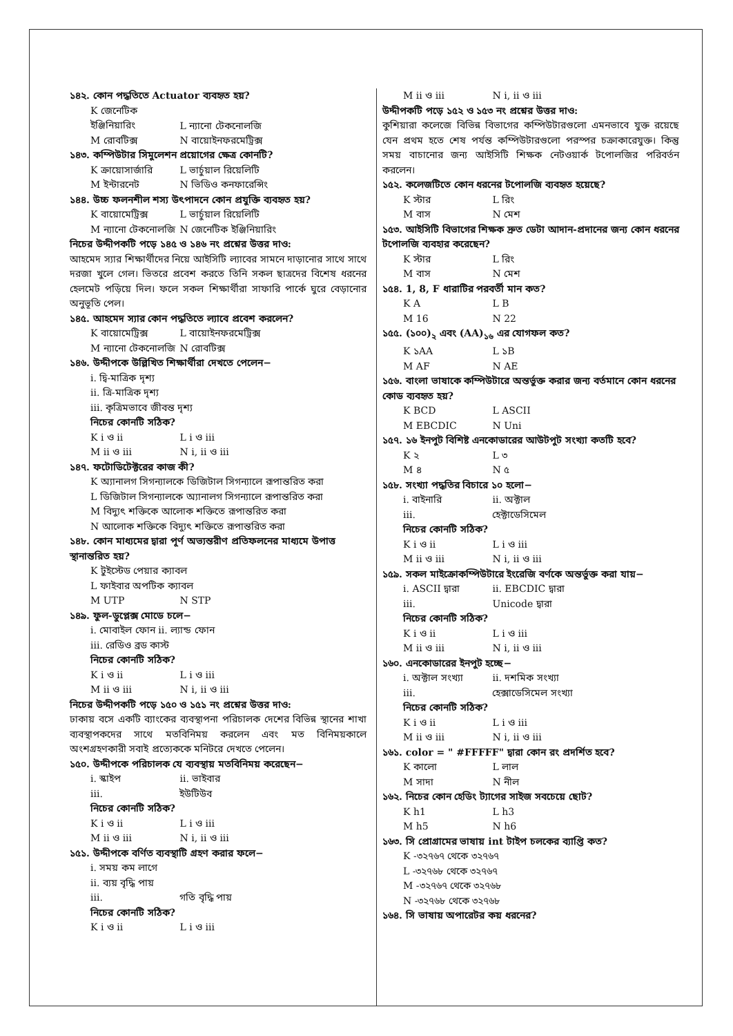১৪২. কোন পদ্ধতিতে Actuator ব্যবহৃত হয়?
K জেনেটিক ইঞ্জিনিয়ারিং L ন্যানো টেকনোলজি
M রোবটিক্স N বায়োইনফরমেট্রিক্স
১৪৩. কম্পিউটার সিমুলেশন প্রয়োগের ক্ষেত্র কোনটি?
K ক্রায়োসার্জারি L ভার্চুয়াল রিয়েলিটি
M ইন্টারনেট N ভিডিও কনফারেন্সিং
১৪৪. উচ্চ ফলনশীল শস্য উৎপাদনে কোন প্রযুক্তি ব্যবহৃত হয়?
K বায়োমেট্রিক্স L ভার্চুয়াল রিয়েলিটি
M ন্যানো টেকনোলজি N জেনেটিক ইঞ্জিনিয়ারিং
নিচের উদ্দীপকটি পড়ে ১৪৫ ও ১৪৬ নং প্রশ্নের উত্তর দাও:
আহমেদ স্যার শিক্ষার্থীদের নিয়ে আইসিটি ল্যাবের সামনে দাড়ানোর সাথে সাথে দরজা খুলে গেল। ভিতরে প্রবেশ করতে তিনি সকল ছাত্রদের বিশেষ ধরনের হেলমেট পড়িয়ে দিল। ফলে সকল শিক্ষার্থীরা সাফারি পার্কে ঘুরে বেড়ানোর অনুভূতি পেল।
১৪৫. আহমেদ স্যার কোন পদ্ধতিতে ল্যাবে প্রবেশ করলেন?
K বায়োমেট্রিক্স L বায়োইনফরমেট্রিক্স
M ন্যানো টেকনোলজি N রোবটিক্স
১৪৬. উদ্দীপকে উল্লিখিত শিক্ষার্থীরা দেখতে পেলেন−
i. দ্বি-মাত্রিক দৃশ্য
ii. ত্রি-মাত্রিক দৃশ্য
iii. কৃত্রিমভাবে জীবন্ত দৃশ্য
নিচের কোনটি সঠিক?
K i ও ii L i ও iii
M ii ও iii N i, ii ও iii
১৪৭. ফটোডিটেক্টরের কাজ কী?
K অ্যানালগ সিগন্যালকে ডিজিটাল সিগন্যালে রূপান্তরিত করা
L ডিজিটাল সিগন্যালকে অ্যানালগ সিগন্যালে রূপান্তরিত করা
M বিদ্যুৎ শক্তিকে আলোক শক্তিতে রূপান্তরিত করা
N আলোক শক্তিকে বিদ্যুৎ শক্তিতে রূপান্তরিত করা
১৪৮. কোন মাধ্যমের দ্বারা পূর্ণ অভ্যন্তরীণ প্রতিফলনের মাধ্যমে উপাত্ত স্থানান্তরিত হয়?
K টুইস্টেড পেয়ার ক্যাবল
L ফাইবার অপটিক ক্যাবল
M UTP N STP
১৪৯. ফুল-ডুপ্লেক্স মোডে চলে−
i. মোবাইল ফোন ii. ল্যান্ড ফোন
iii. রেডিও ব্রড কাস্ট
নিচের কোনটি সঠিক?
K i ও ii L i ও iii
M ii ও iii N i, ii ও iii
নিচের উদ্দীপকটি পড়ে ১৫০ ও ১৫১ নং প্রশ্নের উত্তর দাও:
ঢাকায় বসে একটি ব্যাংকের ব্যবস্থাপনা পরিচালক দেশের বিভিন্ন স্থানের শাখা ব্যবস্থাপকদের সাথে মতবিনিময় করলেন এবং মত বিনিময়কালে অংশগ্রহণকারী সবাই প্রত্যেককে মনিটরে দেখতে পেলেন।
১৫০. উদ্দীপকে পরিচালক যে ব্যবস্থায় মতবিনিময় করেছেন−
i. স্কাইপ ii. ভাইবার
iii. ইউটিউব
নিচের কোনটি সঠিক?
K i ও ii L i ও iii
M ii ও iii N i, ii ও iii
১৫১. উদ্দীপকে বর্ণিত ব্যবস্থাটি গ্রহণ করার ফলে−
i. সময় কম লাগে
ii. ব্যয় বৃদ্ধি পায়
iii. গতি বৃদ্ধি পায়
নিচের কোনটি সঠিক?
K i ও ii L i ও iii
M ii ও iii N i, ii ও iii
উদ্দীপকটি পড়ে ১৫২ ও ১৫৩ নং প্রশ্নের উত্তর দাও:
কুশিয়ারা কলেজে বিভিন্ন বিভাগের কম্পিউটারগুলো এমনভাবে যুক্ত রয়েছে যেন প্রথম হতে শেষ পর্যন্ত কম্পিউটারগুলো পরস্পর চক্রাকারেযুক্ত। কিন্তু সময় বাচানোর জন্য আইসিটি শিক্ষক নেটওয়ার্ক টপোলজির পরিবর্তন করলেন।
১৫২. কলেজটিতে কোন ধরনের টপোলজি ব্যবহৃত হয়েছে?
K স্টার L রিং
M বাস N মেশ
১৫৩. আইসিটি বিভাগের শিক্ষক দ্রুত ডেটা আদান-প্রদানের জন্য কোন ধরনের টপোলজি ব্যবহার করেছেন?
K স্টার L রিং
M বাস N মেশ
১৫৪. 1, 8, F ধারাটির পরবর্তী মান কত?
K A L B
M 16 N 22
১৫৫. (১০০)<sub>২</sub> এবং (AA)<sub>১৬</sub> এর যোগফল কত?
K ১AA L ১B
M AF N AE
১৫৬. বাংলা ভাষাকে কম্পিউটারে অন্তর্ভুক্ত করার জন্য বর্তমানে কোন ধরনের কোড ব্যবহৃত হয়?
K BCD L ASCII
M EBCDIC N Uni
১৫৭. ১৬ ইনপুট বিশিষ্ট এনকোডারের আউটপুট সংখ্যা কতটি হবে?
K ২ L ৩
M ৪ N ৫
১৫৮. সংখ্যা পদ্ধতির বিচারে ১০ হলো−
i. বাইনারি ii. অক্টাল
iii. হেক্টাডেসিমেল
নিচের কোনটি সঠিক?
K i ও ii L i ও iii
M ii ও iii N i, ii ও iii
১৫৯. সকল মাইক্রোকম্পিউটারে ইংরেজি বর্ণকে অন্তর্ভুক্ত করা যায়−
i. ASCII দ্বারা ii. EBCDIC দ্বারা
iii. Unicode দ্বারা
নিচের কোনটি সঠিক?
K i ও ii L i ও iii
M ii ও iii N i, ii ও iii
১৬০. এনকোডারের ইনপুট হচ্ছে−
i. অক্টাল সংখ্যা ii. দশমিক সংখ্যা
iii. হেক্সাডেসিমেল সংখ্যা
নিচের কোনটি সঠিক?
K i ও ii L i ও iii
M ii ও iii N i, ii ও iii
১৬১. color = " #FFFFF" দ্বারা কোন রং প্রদর্শিত হবে?
K কালো L লাল
M সাদা N নীল
১৬২. নিচের কোন হেডিং ট্যাগের সাইজ সবচেয়ে ছোট?
K h1 L h3
M h5 N h6
১৬৩. সি প্রোগ্রামের ভাষায় int টাইপ চলকের ব্যাপ্তি কত?
K -৩২৭৬৭ থেকে ৩২৭৬৭
L -৩২৭৬৮ থেকে ৩২৭৬৭
M -৩২৭৬৭ থেকে ৩২৭৬৮
N -৩২৭৬৮ থেকে ৩২৭৬৮
১৬৪. সি ভাষায় অপারেটর কয় ধরনের?